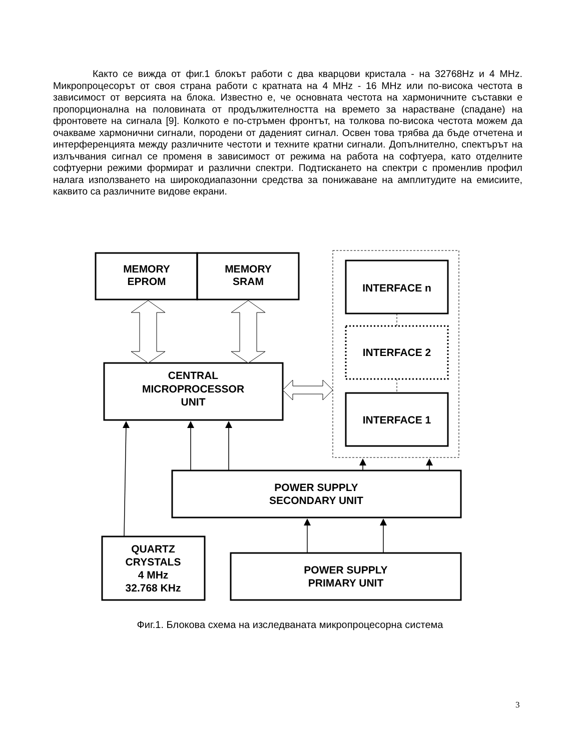Както се вижда от фиг.1 блокът работи с два кварцови кристала - на 32768Hz и 4 MHz. Микропроцесорът от своя страна работи с кратната на 4 MHz - 16 MHz или по-висока честота в зависимост от версията на блока. Известно е, че основната честота на хармоничните съставки е пропорционална на половината от продължителността на времето за нарастване (спадане) на фронтовете на сигнала [9]. Колкото е по-стръмен фронтът, на толкова по-висока честота можем да очакваме хармонични сигнали, породени от даденият сигнал. Освен това трябва да бъде отчетена и интерференцията между различните честоти и техните кратни сигнали. Допълнително, спектърът на излъчвания сигнал се променя в зависимост от режима на работа на софтуера, като отделните софтуерни режими формират и различни спектри. Подтискането на спектри с променлив профил налага използването на широкодиапазонни средства за понижаване на амплитудите на емисиите, каквито са различните видове екрани.
MEMORY
EPROM
MEMORY
SRAM
INTERFACE n
INTERFACE 2
INTERFACE 1
CENTRAL
MICROPROCESSOR
UNIT
POWER SUPPLY
SECONDARY UNIT
QUARTZ
CRYSTALS
4 MHz
32.768 KHz
POWER SUPPLY
PRIMARY UNIT
Фиг.1. Блокова схема на изследваната микропроцесорна система
3